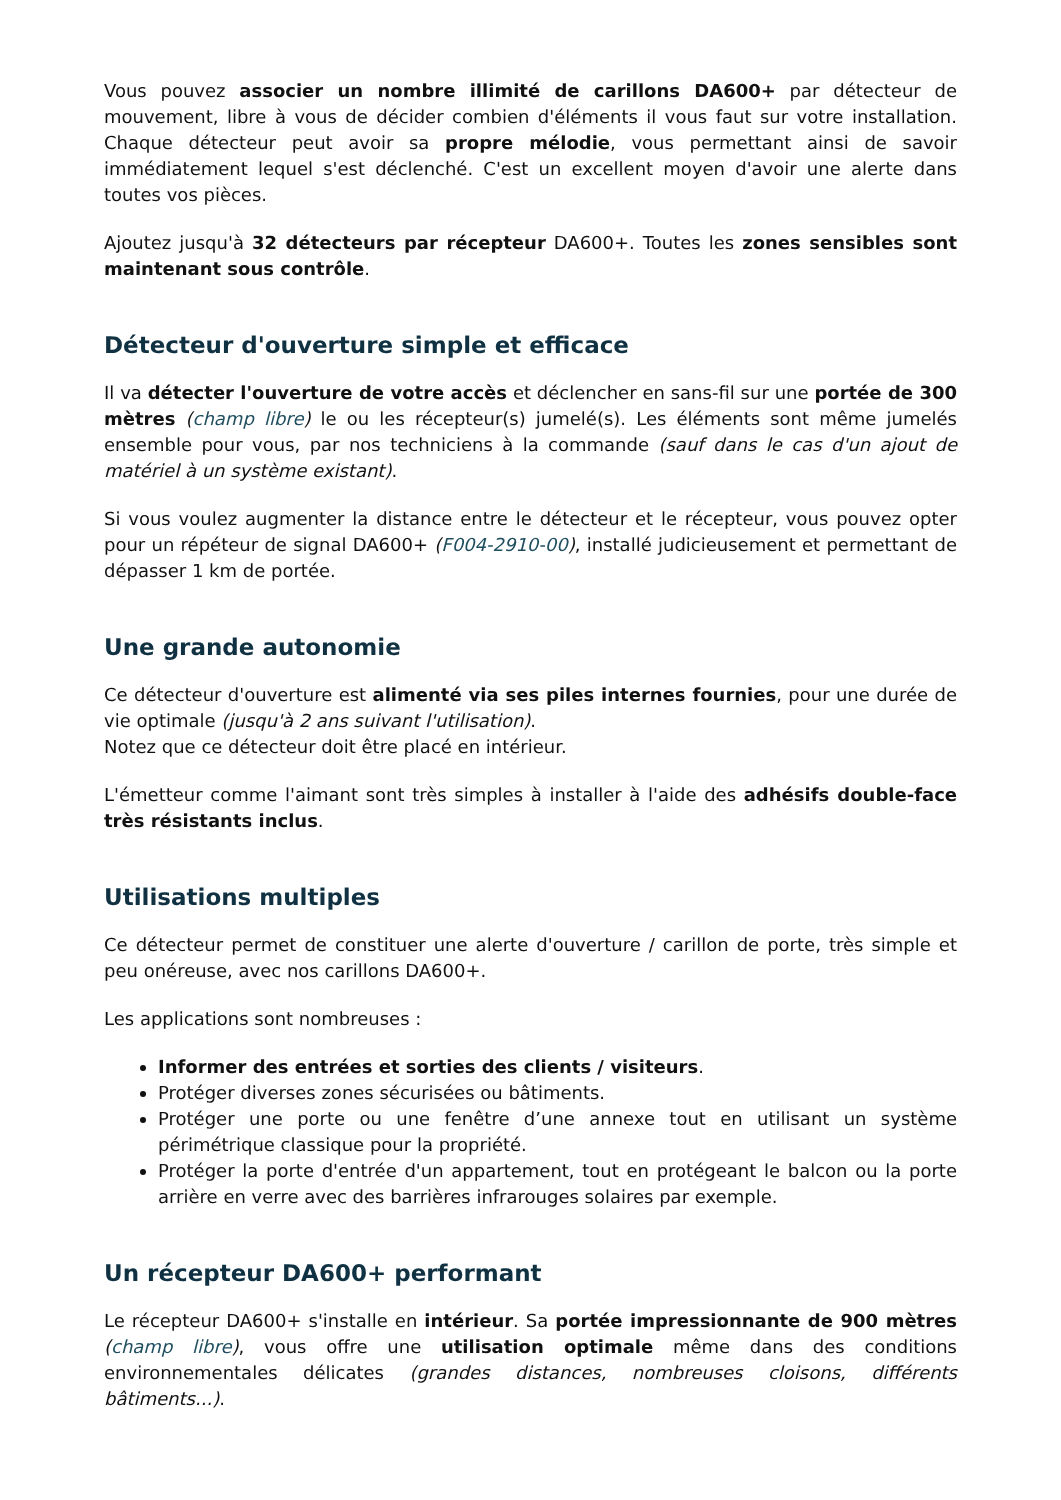Vous pouvez associer un nombre illimité de carillons DA600+ par détecteur de mouvement, libre à vous de décider combien d'éléments il vous faut sur votre installation. Chaque détecteur peut avoir sa propre mélodie, vous permettant ainsi de savoir immédiatement lequel s'est déclenché. C'est un excellent moyen d'avoir une alerte dans toutes vos pièces.
Ajoutez jusqu'à 32 détecteurs par récepteur DA600+. Toutes les zones sensibles sont maintenant sous contrôle.
Détecteur d'ouverture simple et efficace
Il va détecter l'ouverture de votre accès et déclencher en sans-fil sur une portée de 300 mètres (champ libre) le ou les récepteur(s) jumelé(s). Les éléments sont même jumelés ensemble pour vous, par nos techniciens à la commande (sauf dans le cas d'un ajout de matériel à un système existant).
Si vous voulez augmenter la distance entre le détecteur et le récepteur, vous pouvez opter pour un répéteur de signal DA600+ (F004-2910-00), installé judicieusement et permettant de dépasser 1 km de portée.
Une grande autonomie
Ce détecteur d'ouverture est alimenté via ses piles internes fournies, pour une durée de vie optimale (jusqu'à 2 ans suivant l'utilisation).
Notez que ce détecteur doit être placé en intérieur.
L'émetteur comme l'aimant sont très simples à installer à l'aide des adhésifs double-face très résistants inclus.
Utilisations multiples
Ce détecteur permet de constituer une alerte d'ouverture / carillon de porte, très simple et peu onéreuse, avec nos carillons DA600+.
Les applications sont nombreuses :
Informer des entrées et sorties des clients / visiteurs.
Protéger diverses zones sécurisées ou bâtiments.
Protéger une porte ou une fenêtre d’une annexe tout en utilisant un système périmétrique classique pour la propriété.
Protéger la porte d'entrée d'un appartement, tout en protégeant le balcon ou la porte arrière en verre avec des barrières infrarouges solaires par exemple.
Un récepteur DA600+ performant
Le récepteur DA600+ s'installe en intérieur. Sa portée impressionnante de 900 mètres (champ libre), vous offre une utilisation optimale même dans des conditions environnementales délicates (grandes distances, nombreuses cloisons, différents bâtiments...).